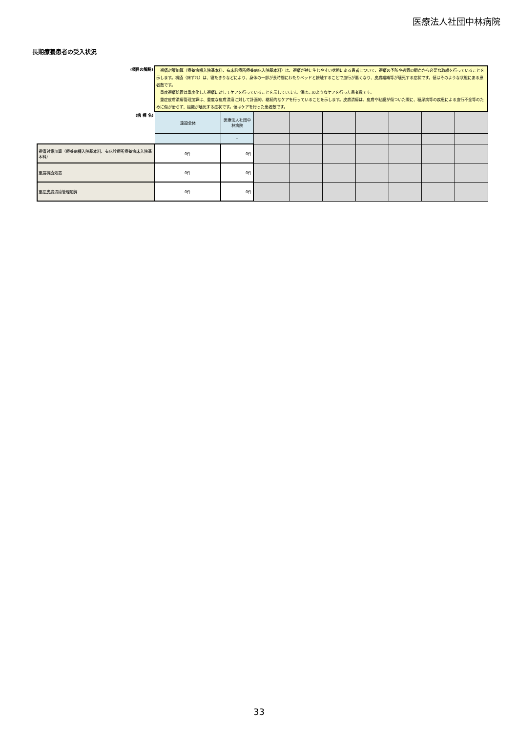医療法人社団中林病院
長期療養患者の受入状況
| (項目の解説) | 褥瘡対策加算（療養病棟入院基本料、有床診療所療養病床入院基本料）は、褥瘡が特に生じやすい状態にある患者について、褥瘡の予防や処置の観点から必要な取組を行っていることを示します。褥瘡（床ずれ）は、寝たきりなどにより、身体の一部が長時間にわたりベッドと接触することで血行が悪くなり、皮膚組織等が壊死する症状です。値はそのような状態にある患者数です。 重度褥瘡処置は重度化した褥瘡に対してケアを行っていることを示しています。値はこのようなケアを行った患者数です。 重症皮膚潰瘍管理加算は、重度な皮膚潰瘍に対して計画的、継続的なケアを行っていることを示します。皮膚潰瘍は、皮膚や粘膜が傷ついた際に、糖尿病等の疾患による血行不全等のために傷が治らず、組織が壊死する症状です。値はケアを行った患者数です。 | | | | | | | | |
| (病 棟 名) | 施設全体 | 医療法人社団中林病院 | | | | | | | |
| | | - | | | | | | | |
| 褥瘡対策加算（療養病棟入院基本料、有床診療所療養病床入院基本料） | 0件 | 0件 | | | | | | | |
| 重度褥瘡処置 | 0件 | 0件 | | | | | | | |
| 重症皮膚潰瘍管理加算 | 0件 | 0件 | | | | | | | |
33